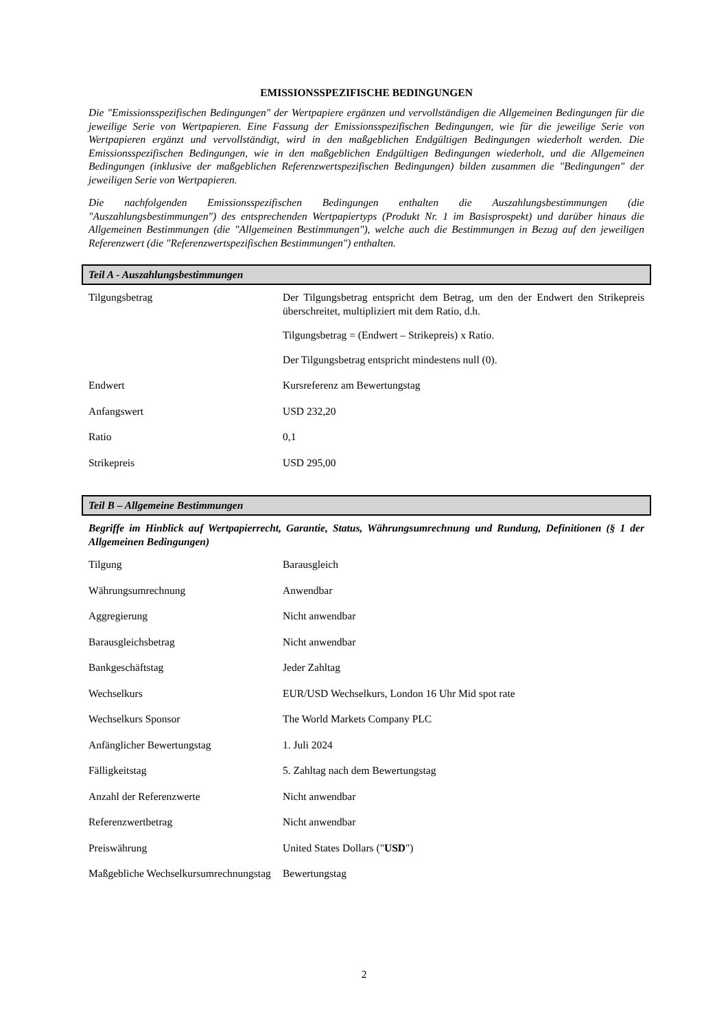EMISSIONSSPEZIFISCHE BEDINGUNGEN
Die "Emissionsspezifischen Bedingungen" der Wertpapiere ergänzen und vervollständigen die Allgemeinen Bedingungen für die jeweilige Serie von Wertpapieren. Eine Fassung der Emissionsspezifischen Bedingungen, wie für die jeweilige Serie von Wertpapieren ergänzt und vervollständigt, wird in den maßgeblichen Endgültigen Bedingungen wiederholt werden. Die Emissionsspezifischen Bedingungen, wie in den maßgeblichen Endgültigen Bedingungen wiederholt, und die Allgemeinen Bedingungen (inklusive der maßgeblichen Referenzwertspezifischen Bedingungen) bilden zusammen die "Bedingungen" der jeweiligen Serie von Wertpapieren.
Die nachfolgenden Emissionsspezifischen Bedingungen enthalten die Auszahlungsbestimmungen (die "Auszahlungsbestimmungen") des entsprechenden Wertpapiertyps (Produkt Nr. 1 im Basisprospekt) und darüber hinaus die Allgemeinen Bestimmungen (die "Allgemeinen Bestimmungen"), welche auch die Bestimmungen in Bezug auf den jeweiligen Referenzwert (die "Referenzwertspezifischen Bestimmungen") enthalten.
Teil A - Auszahlungsbestimmungen
| Tilgungsbetrag | Der Tilgungsbetrag entspricht dem Betrag, um den der Endwert den Strikepreis überschreitet, multipliziert mit dem Ratio, d.h. Tilgungsbetrag = (Endwert – Strikepreis) x Ratio. Der Tilgungsbetrag entspricht mindestens null (0). |
| Endwert | Kursreferenz am Bewertungstag |
| Anfangswert | USD 232,20 |
| Ratio | 0,1 |
| Strikepreis | USD 295,00 |
Teil B – Allgemeine Bestimmungen
Begriffe im Hinblick auf Wertpapierrecht, Garantie, Status, Währungsumrechnung und Rundung, Definitionen (§ 1 der Allgemeinen Bedingungen)
| Tilgung | Barausgleich |
| Währungsumrechnung | Anwendbar |
| Aggregierung | Nicht anwendbar |
| Barausgleichsbetrag | Nicht anwendbar |
| Bankgeschäftstag | Jeder Zahltag |
| Wechselkurs | EUR/USD Wechselkurs, London 16 Uhr Mid spot rate |
| Wechselkurs Sponsor | The World Markets Company PLC |
| Anfänglicher Bewertungstag | 1. Juli 2024 |
| Fälligkeitstag | 5. Zahltag nach dem Bewertungstag |
| Anzahl der Referenzwerte | Nicht anwendbar |
| Referenzwertbetrag | Nicht anwendbar |
| Preiswährung | United States Dollars (" USD ") |
| Maßgebliche Wechselkursumrechnungstag | Bewertungstag |
2